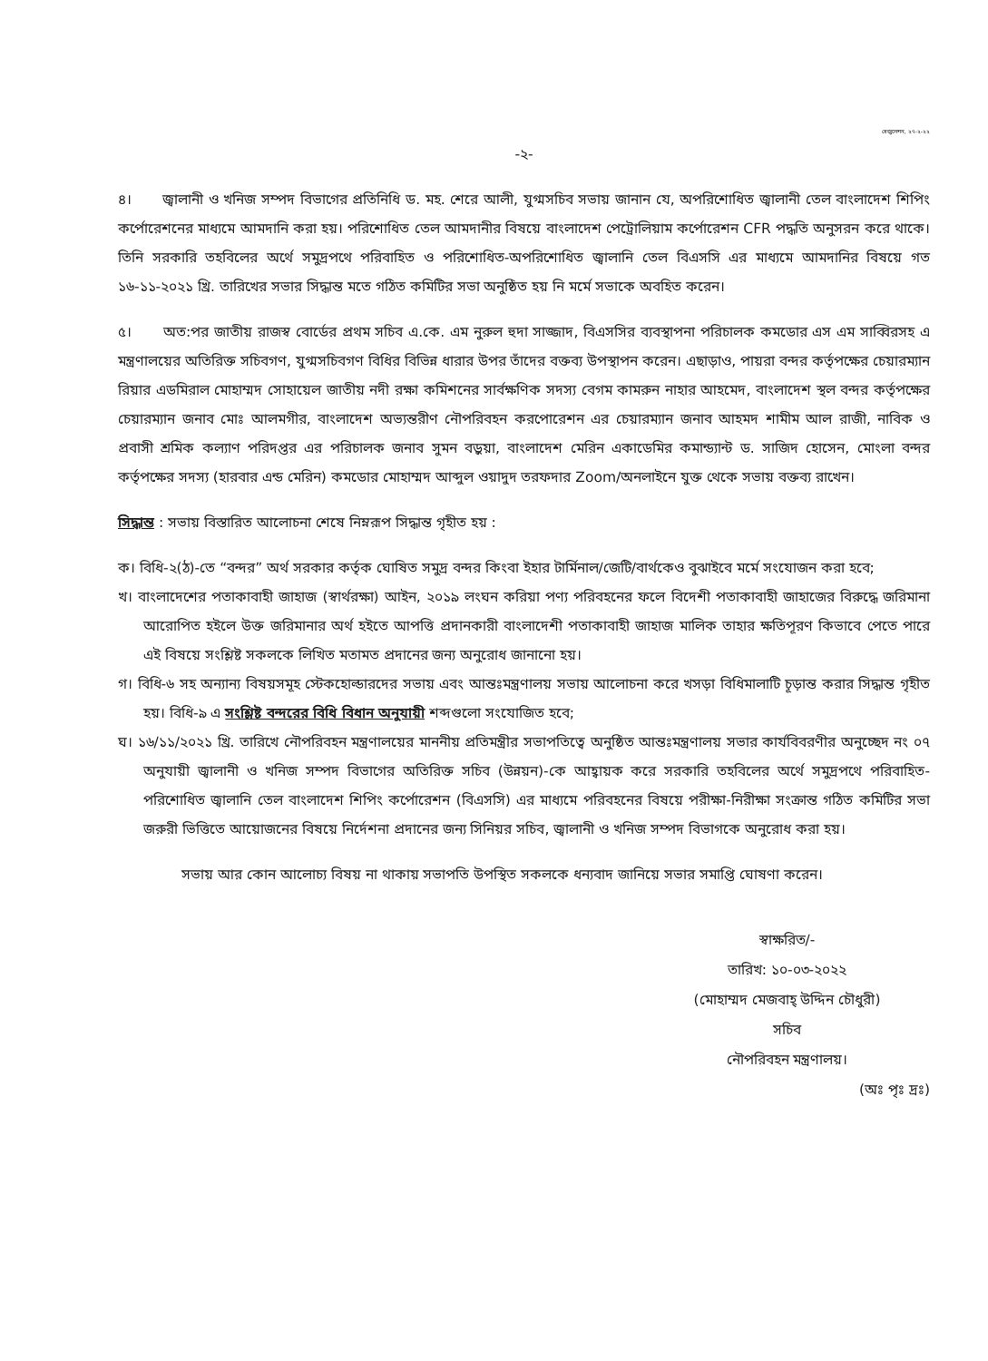রেজুলেশন, ২৭-২-২২
-২-
৪। জ্বালানী ও খনিজ সম্পদ বিভাগের প্রতিনিধি ড. মহ. শেরে আলী, যুগ্মসচিব সভায় জানান যে, অপরিশোধিত জ্বালানী তেল বাংলাদেশ শিপিং কর্পোরেশনের মাধ্যমে আমদানি করা হয়। পরিশোধিত তেল আমদানীর বিষয়ে বাংলাদেশ পেট্রোলিয়াম কর্পোরেশন CFR পদ্ধতি অনুসরন করে থাকে। তিনি সরকারি তহবিলের অর্থে সমুদ্রপথে পরিবাহিত ও পরিশোধিত-অপরিশোধিত জ্বালানি তেল বিএসসি এর মাধ্যমে আমদানির বিষয়ে গত ১৬-১১-২০২১ খ্রি. তারিখের সভার সিদ্ধান্ত মতে গঠিত কমিটির সভা অনুষ্ঠিত হয় নি মর্মে সভাকে অবহিত করেন।
৫। অত:পর জাতীয় রাজস্ব বোর্ডের প্রথম সচিব এ.কে. এম নুরুল হুদা সাজ্জাদ, বিএসসির ব্যবস্থাপনা পরিচালক কমডোর এস এম সাব্বিরসহ এ মন্ত্রণালয়ের অতিরিক্ত সচিবগণ, যুগ্মসচিবগণ বিধির বিভিন্ন ধারার উপর তাঁদের বক্তব্য উপস্থাপন করেন। এছাড়াও, পায়রা বন্দর কর্তৃপক্ষের চেয়ারম্যান রিয়ার এডমিরাল মোহাম্মদ সোহায়েল জাতীয় নদী রক্ষা কমিশনের সার্বক্ষণিক সদস্য বেগম কামরুন নাহার আহমেদ, বাংলাদেশ স্থল বন্দর কর্তৃপক্ষের চেয়ারম্যান জনাব মোঃ আলমগীর, বাংলাদেশ অভ্যন্তরীণ নৌপরিবহন করপোরেশন এর চেয়ারম্যান জনাব আহমদ শামীম আল রাজী, নাবিক ও প্রবাসী শ্রমিক কল্যাণ পরিদপ্তর এর পরিচালক জনাব সুমন বড়ুয়া, বাংলাদেশ মেরিন একাডেমির কমান্ড্যান্ট ড. সাজিদ হোসেন, মোংলা বন্দর কর্তৃপক্ষের সদস্য (হারবার এন্ড মেরিন) কমডোর মোহাম্মদ আব্দুল ওয়াদুদ তরফদার Zoom/অনলাইনে যুক্ত থেকে সভায় বক্তব্য রাখেন।
সিদ্ধান্ত : সভায় বিস্তারিত আলোচনা শেষে নিম্নরূপ সিদ্ধান্ত গৃহীত হয় :
ক। বিধি-২(ঠ)-তে “বন্দর” অর্থ সরকার কর্তৃক ঘোষিত সমুদ্র বন্দর কিংবা ইহার টার্মিনাল/জেটি/বার্থকেও বুঝাইবে মর্মে সংযোজন করা হবে;
খ। বাংলাদেশের পতাকাবাহী জাহাজ (স্বার্থরক্ষা) আইন, ২০১৯ লংঘন করিয়া পণ্য পরিবহনের ফলে বিদেশী পতাকাবাহী জাহাজের বিরুদ্ধে জরিমানা আরোপিত হইলে উক্ত জরিমানার অর্থ হইতে আপত্তি প্রদানকারী বাংলাদেশী পতাকাবাহী জাহাজ মালিক তাহার ক্ষতিপূরণ কিভাবে পেতে পারে এই বিষয়ে সংশ্লিষ্ট সকলকে লিখিত মতামত প্রদানের জন্য অনুরোধ জানানো হয়।
গ। বিধি-৬ সহ অন্যান্য বিষয়সমূহ স্টেকহোল্ডারদের সভায় এবং আন্তঃমন্ত্রণালয় সভায় আলোচনা করে খসড়া বিধিমালাটি চূড়ান্ত করার সিদ্ধান্ত গৃহীত হয়। বিধি-৯ এ সংশ্লিষ্ট বন্দরের বিধি বিধান অনুযায়ী শব্দগুলো সংযোজিত হবে;
ঘ। ১৬/১১/২০২১ খ্রি. তারিখে নৌপরিবহন মন্ত্রণালয়ের মাননীয় প্রতিমন্ত্রীর সভাপতিত্বে অনুষ্ঠিত আন্তঃমন্ত্রণালয় সভার কার্যবিবরণীর অনুচ্ছেদ নং ০৭ অনুযায়ী জ্বালানী ও খনিজ সম্পদ বিভাগের অতিরিক্ত সচিব (উন্নয়ন)-কে আহ্বায়ক করে সরকারি তহবিলের অর্থে সমুদ্রপথে পরিবাহিত-পরিশোধিত জ্বালানি তেল বাংলাদেশ শিপিং কর্পোরেশন (বিএসসি) এর মাধ্যমে পরিবহনের বিষয়ে পরীক্ষা-নিরীক্ষা সংক্রান্ত গঠিত কমিটির সভা জরুরী ভিত্তিতে আয়োজনের বিষয়ে নির্দেশনা প্রদানের জন্য সিনিয়র সচিব, জ্বালানী ও খনিজ সম্পদ বিভাগকে অনুরোধ করা হয়।
সভায় আর কোন আলোচ্য বিষয় না থাকায় সভাপতি উপস্থিত সকলকে ধন্যবাদ জানিয়ে সভার সমাপ্তি ঘোষণা করেন।
স্বাক্ষরিত/-
তারিখ: ১০-০৩-২০২২
(মোহাম্মদ মেজবাহ্ উদ্দিন চৌধুরী)
সচিব
নৌপরিবহন মন্ত্রণালয়।
(অঃ পৃঃ দ্রঃ)